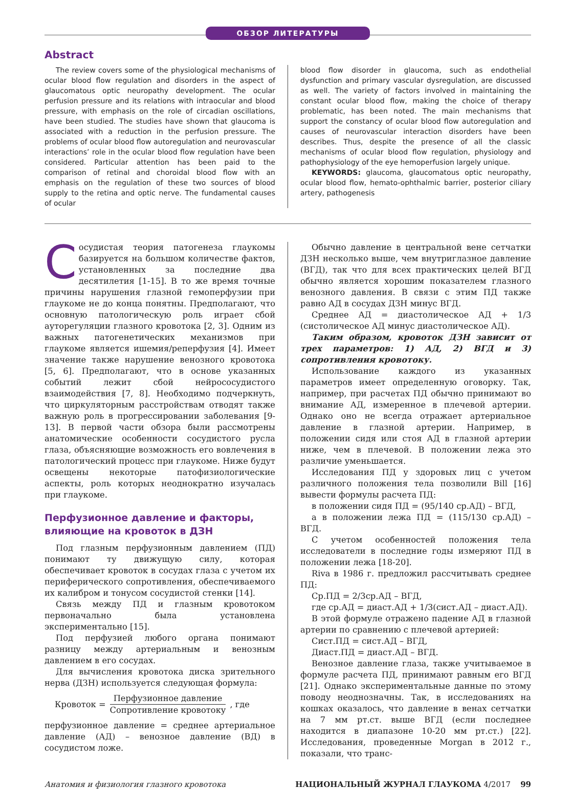ОБЗОР ЛИТЕРАТУРЫ
Abstract
The review covers some of the physiological mechanisms of ocular blood flow regulation and disorders in the aspect of glaucomatous optic neuropathy development. The ocular perfusion pressure and its relations with intraocular and blood pressure, with emphasis on the role of circadian oscillations, have been studied. The studies have shown that glaucoma is associated with a reduction in the perfusion pressure. The problems of ocular blood flow autoregulation and neurovascular interactions’ role in the ocular blood flow regulation have been considered. Particular attention has been paid to the comparison of retinal and choroidal blood flow with an emphasis on the regulation of these two sources of blood supply to the retina and optic nerve. The fundamental causes of ocular
blood flow disorder in glaucoma, such as endothelial dysfunction and primary vascular dysregulation, are discussed as well. The variety of factors involved in maintaining the constant ocular blood flow, making the choice of therapy problematic, has been noted. The main mechanisms that support the constancy of ocular blood flow autoregulation and causes of neurovascular interaction disorders have been describes. Thus, despite the presence of all the classic mechanisms of ocular blood flow regulation, physiology and pathophysiology of the eye hemoperfusion largely unique.
KEYWORDS: glaucoma, glaucomatous optic neuropathy, ocular blood flow, hemato-ophthalmic barrier, posterior ciliary artery, pathogenesis
Сосудистая теория патогенеза глаукомы базируется на большом количестве фактов, установленных за последние два десятилетия [1-15]. В то же время точные причины нарушения глазной гемоперфузии при глаукоме не до конца понятны. Предполагают, что основную патологическую роль играет сбой ауторегуляции глазного кровотока [2, 3]. Одним из важных патогенетических механизмов при глаукоме является ишемия/реперфузия [4]. Имеет значение также нарушение венозного кровотока [5, 6]. Предполагают, что в основе указанных событий лежит сбой нейрососудистого взаимодействия [7, 8]. Необходимо подчеркнуть, что циркуляторным расстройствам отводят также важную роль в прогрессировании заболевания [9-13]. В первой части обзора были рассмотрены анатомические особенности сосудистого русла глаза, объясняющие возможность его вовлечения в патологический процесс при глаукоме. Ниже будут освещены некоторые патофизиологические аспекты, роль которых неоднократно изучалась при глаукоме.
Перфузионное давление и факторы, влияющие на кровоток в ДЗН
Под глазным перфузионным давлением (ПД) понимают ту движущую силу, которая обеспечивает кровоток в сосудах глаза с учетом их периферического сопротивления, обеспечиваемого их калибром и тонусом сосудистой стенки [14].
Связь между ПД и глазным кровотоком первоначально была установлена экспериментально [15].
Под перфузией любого органа понимают разницу между артериальным и венозным давлением в его сосудах.
Для вычисления кровотока диска зрительного нерва (ДЗН) используется следующая формула:
Кровоток =
Перфузионное давление
Сопротивление кровотоку
, где
перфузионное давление = среднее артериальное давление (АД) – венозное давление (ВД) в сосудистом ложе.
Обычно давление в центральной вене сетчатки ДЗН несколько выше, чем внутриглазное давление (ВГД), так что для всех практических целей ВГД обычно является хорошим показателем глазного венозного давления. В связи с этим ПД также равно АД в сосудах ДЗН минус ВГД.
Среднее АД = диастолическое АД + 1/3 (систолическое АД минус диастолическое АД).
Таким образом, кровоток ДЗН зависит от трех параметров: 1) АД, 2) ВГД и 3) сопротивления кровотоку.
Использование каждого из указанных параметров имеет определенную оговорку. Так, например, при расчетах ПД обычно принимают во внимание АД, измеренное в плечевой артерии. Однако оно не всегда отражает артериальное давление в глазной артерии. Например, в положении сидя или стоя АД в глазной артерии ниже, чем в плечевой. В положении лежа это различие уменьшается.
Исследования ПД у здоровых лиц с учетом различного положения тела позволили Bill [16] вывести формулы расчета ПД:
в положении сидя ПД = (95/140 ср.АД) – ВГД,
а в положении лежа ПД = (115/130 ср.АД) – ВГД.
С учетом особенностей положения тела исследователи в последние годы измеряют ПД в положении лежа [18-20].
Riva в 1986 г. предложил рассчитывать среднее ПД:
Ср.ПД = 2/3ср.АД – ВГД,
где ср.АД = диаст.АД + 1/3(сист.АД – диаст.АД).
В этой формуле отражено падение АД в глазной артерии по сравнению с плечевой артерией:
Сист.ПД = сист.АД – ВГД,
Диаст.ПД = диаст.АД – ВГД.
Венозное давление глаза, также учитываемое в формуле расчета ПД, принимают равным его ВГД [21]. Однако экспериментальные данные по этому поводу неоднозначны. Так, в исследованиях на кошках оказалось, что давление в венах сетчатки на 7 мм рт.ст. выше ВГД (если последнее находится в диапазоне 10-20 мм рт.ст.) [22]. Исследования, проведенные Morgan в 2012 г., показали, что транс-
Анатомия и физиология глазного кровотока НАЦИОНАЛЬНЫЙ ЖУРНАЛ ГЛАУКОМА 4/2017 99